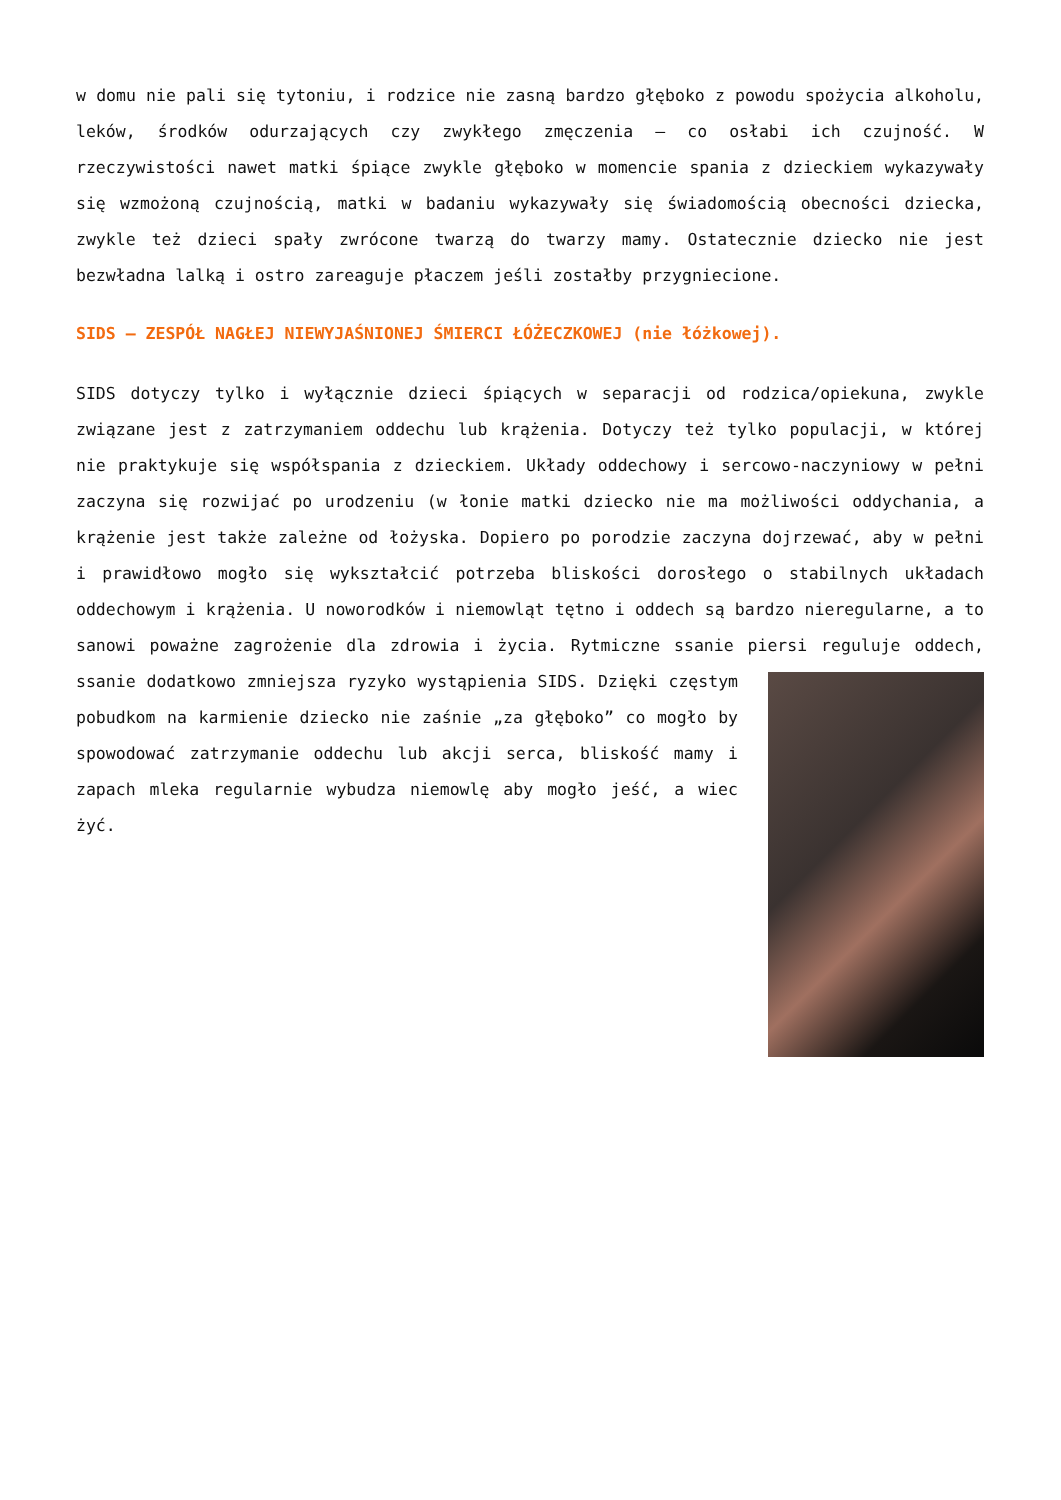w domu nie pali się tytoniu, i rodzice nie zasną bardzo głęboko z powodu spożycia alkoholu, leków, środków odurzających czy zwykłego zmęczenia – co osłabi ich czujność. W rzeczywistości nawet matki śpiące zwykle głęboko w momencie spania z dzieckiem wykazywały się wzmożoną czujnością, matki w badaniu wykazywały się świadomością obecności dziecka, zwykle też dzieci spały zwrócone twarzą do twarzy mamy. Ostatecznie dziecko nie jest bezwładna lalką i ostro zareaguje płaczem jeśli zostałby przygniecione.
SIDS – ZESPÓŁ NAGŁEJ NIEWYJAŚNIONEJ ŚMIERCI ŁÓŻECZKOWEJ (nie łóżkowej).
SIDS dotyczy tylko i wyłącznie dzieci śpiących w separacji od rodzica/opiekuna, zwykle związane jest z zatrzymaniem oddechu lub krążenia. Dotyczy też tylko populacji, w której nie praktykuje się współspania z dzieckiem. Układy oddechowy i sercowo-naczyniowy w pełni zaczyna się rozwijać po urodzeniu (w łonie matki dziecko nie ma możliwości oddychania, a krążenie jest także zależne od łożyska. Dopiero po porodzie zaczyna dojrzewać, aby w pełni i prawidłowo mogło się wykształcić potrzeba bliskości dorosłego o stabilnych układach oddechowym i krążenia. U noworodków i niemowląt tętno i oddech są bardzo nieregularne, a to sanowi poważne zagrożenie dla zdrowia i życia. Rytmiczne ssanie piersi reguluje oddech, ssanie dodatkowo zmniejsza ryzyko wystąpienia SIDS. Dzięki częstym pobudkom na karmienie dziecko nie zaśnie „za głęboko” co mogło by spowodować zatrzymanie oddechu lub akcji serca, bliskość mamy i zapach mleka regularnie wybudza niemowlę aby mogło jeść, a wiec żyć.